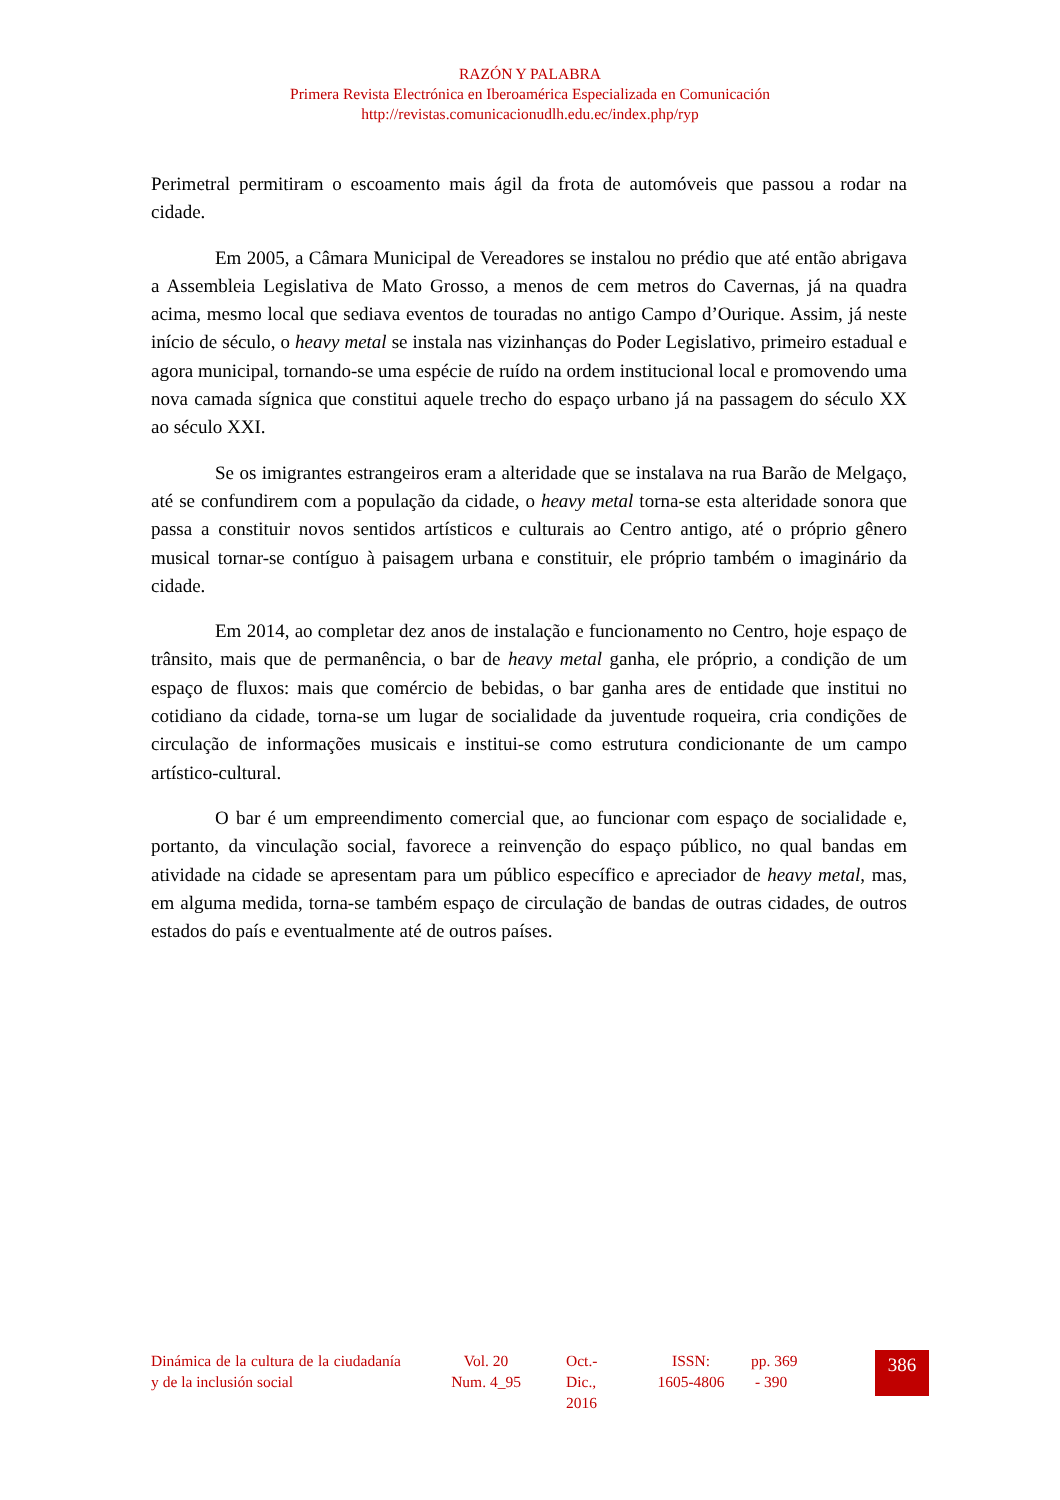RAZÓN Y PALABRA
Primera Revista Electrónica en Iberoamérica Especializada en Comunicación
http://revistas.comunicacionudlh.edu.ec/index.php/ryp
Perimetral permitiram o escoamento mais ágil da frota de automóveis que passou a rodar na cidade.
Em 2005, a Câmara Municipal de Vereadores se instalou no prédio que até então abrigava a Assembleia Legislativa de Mato Grosso, a menos de cem metros do Cavernas, já na quadra acima, mesmo local que sediava eventos de touradas no antigo Campo d’Ourique. Assim, já neste início de século, o heavy metal se instala nas vizinhanças do Poder Legislativo, primeiro estadual e agora municipal, tornando-se uma espécie de ruído na ordem institucional local e promovendo uma nova camada sígnica que constitui aquele trecho do espaço urbano já na passagem do século XX ao século XXI.
Se os imigrantes estrangeiros eram a alteridade que se instalava na rua Barão de Melgaço, até se confundirem com a população da cidade, o heavy metal torna-se esta alteridade sonora que passa a constituir novos sentidos artísticos e culturais ao Centro antigo, até o próprio gênero musical tornar-se contíguo à paisagem urbana e constituir, ele próprio também o imaginário da cidade.
Em 2014, ao completar dez anos de instalação e funcionamento no Centro, hoje espaço de trânsito, mais que de permanência, o bar de heavy metal ganha, ele próprio, a condição de um espaço de fluxos: mais que comércio de bebidas, o bar ganha ares de entidade que institui no cotidiano da cidade, torna-se um lugar de socialidade da juventude roqueira, cria condições de circulação de informações musicais e institui-se como estrutura condicionante de um campo artístico-cultural.
O bar é um empreendimento comercial que, ao funcionar com espaço de socialidade e, portanto, da vinculação social, favorece a reinvenção do espaço público, no qual bandas em atividade na cidade se apresentam para um público específico e apreciador de heavy metal, mas, em alguma medida, torna-se também espaço de circulação de bandas de outras cidades, de outros estados do país e eventualmente até de outros países.
Dinámica de la cultura de la ciudadanía y de la inclusión social
Vol. 20
Num. 4_95
Oct.-
Dic.,
2016
ISSN:
1605-4806
pp. 369
- 390
386